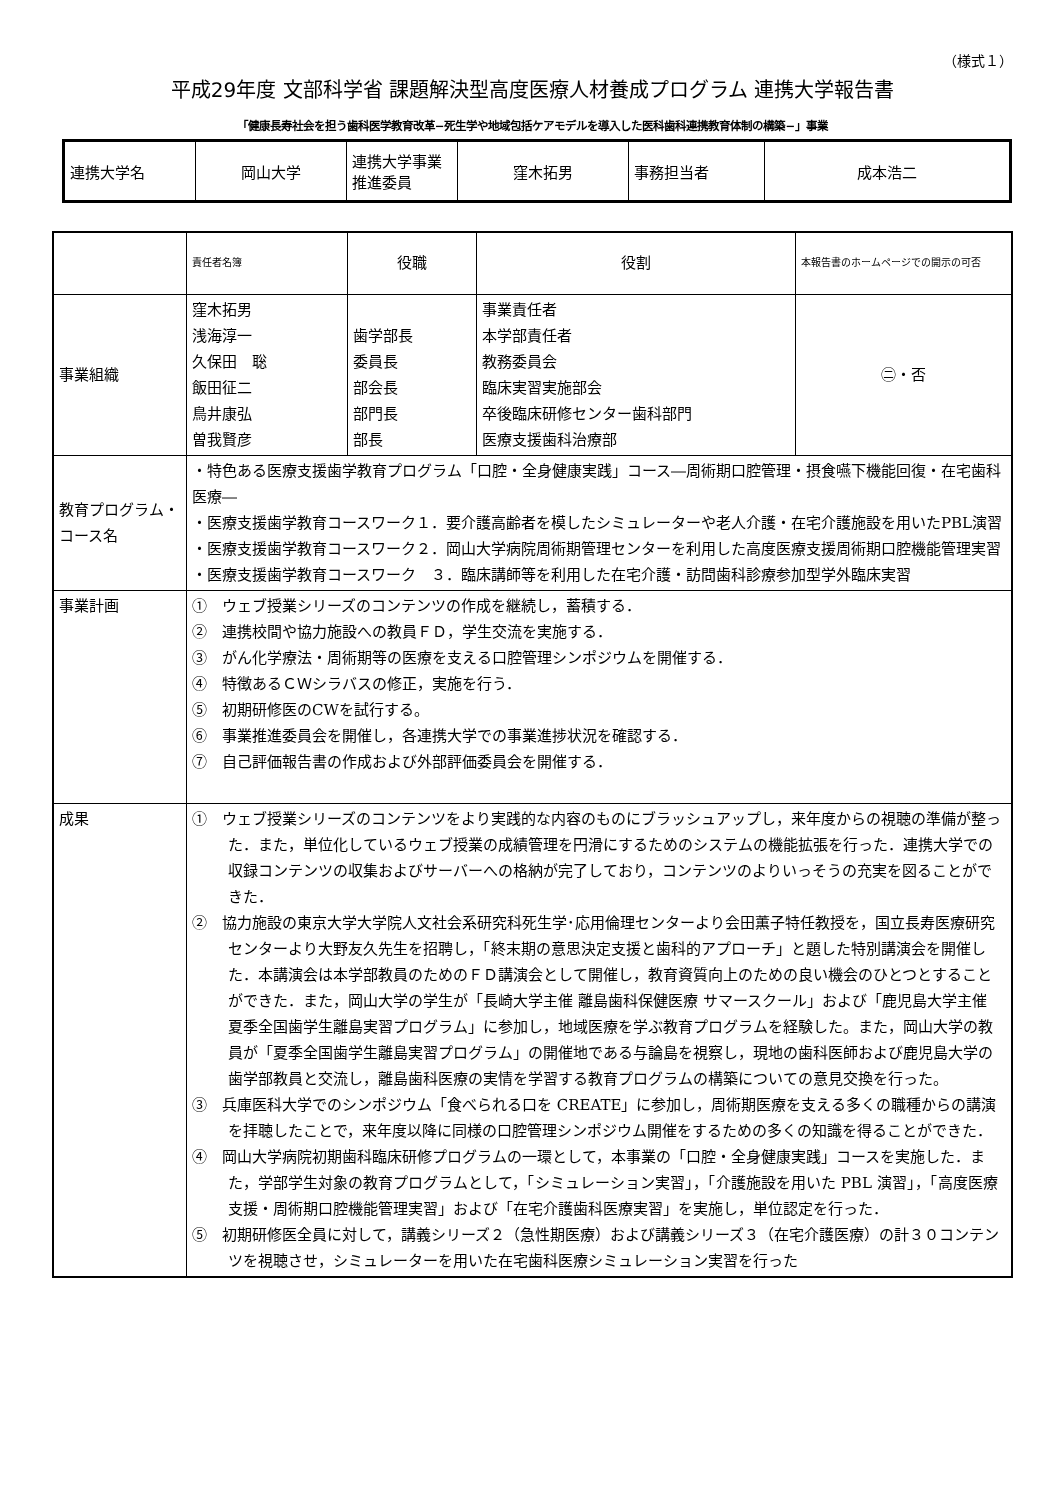（様式１）
平成29年度 文部科学省 課題解決型高度医療人材養成プログラム 連携大学報告書
「健康長寿社会を担う歯科医学教育改革−死生学や地域包括ケアモデルを導入した医科歯科連携教育体制の構築−」事業
| 連携大学名 | 岡山大学 | 連携大学事業推進委員 | 窪木拓男 | 事務担当者 | 成本浩二 |
| | 責任者名簿 | 役職 | 役割 | 本報告書のホームページでの開示の可否 |
| 事業組織 | 窪木拓男 浅海淳一 久保田 聡 飯田征二 鳥井康弘 曽我賢彦 | 歯学部長 委員長 部会長 部門長 部長 | 事業責任者 本学部責任者 教務委員会 臨床実習実施部会 卒後臨床研修センター歯科部門 医療支援歯科治療部 | ㊁・否 |
| 教育プログラム・コース名 | ・特色ある医療支援歯学教育プログラム「口腔・全身健康実践」コース―周術期口腔管理・摂食嚥下機能回復・在宅歯科医療― ・医療支援歯学教育コースワーク１．要介護高齢者を模したシミュレーターや老人介護・在宅介護施設を用いたPBL演習 ・医療支援歯学教育コースワーク２．岡山大学病院周術期管理センターを利用した高度医療支援周術期口腔機能管理実習 ・医療支援歯学教育コースワーク ３．臨床講師等を利用した在宅介護・訪問歯科診療参加型学外臨床実習 | | | |
| 事業計画 | ① ウェブ授業シリーズのコンテンツの作成を継続し，蓄積する． ② 連携校間や協力施設への教員ＦＤ，学生交流を実施する． ③ がん化学療法・周術期等の医療を支える口腔管理シンポジウムを開催する． ④ 特徴あるＣＷシラバスの修正，実施を行う． ⑤ 初期研修医のCWを試行する。 ⑥ 事業推進委員会を開催し，各連携大学での事業進捗状況を確認する． ⑦ 自己評価報告書の作成および外部評価委員会を開催する． | | | |
| 成果 | ① ウェブ授業シリーズのコンテンツをより実践的な内容のものにブラッシュアップし，来年度からの視聴の準備が整った．また，単位化しているウェブ授業の成績管理を円滑にするためのシステムの機能拡張を行った．連携大学での収録コンテンツの収集およびサーバーへの格納が完了しており，コンテンツのよりいっそうの充実を図ることができた． ② 協力施設の東京大学大学院人文社会系研究科死生学･応用倫理センターより会田薫子特任教授を，国立長寿医療研究センターより大野友久先生を招聘し，「終末期の意思決定支援と歯科的アプローチ」と題した特別講演会を開催した．本講演会は本学部教員のためのＦＤ講演会として開催し，教育資質向上のための良い機会のひとつとすることができた．また，岡山大学の学生が「長崎大学主催 離島歯科保健医療 サマースクール」および「鹿児島大学主催 夏季全国歯学生離島実習プログラム」に参加し，地域医療を学ぶ教育プログラムを経験した。また，岡山大学の教員が「夏季全国歯学生離島実習プログラム」の開催地である与論島を視察し，現地の歯科医師および鹿児島大学の歯学部教員と交流し，離島歯科医療の実情を学習する教育プログラムの構築についての意見交換を行った。 ③ 兵庫医科大学でのシンポジウム「食べられる口を CREATE」に参加し，周術期医療を支える多くの職種からの講演を拝聴したことで，来年度以降に同様の口腔管理シンポジウム開催をするための多くの知識を得ることができた． ④ 岡山大学病院初期歯科臨床研修プログラムの一環として，本事業の「口腔・全身健康実践」コースを実施した．また，学部学生対象の教育プログラムとして，「シミュレーション実習」，「介護施設を用いた PBL 演習」，「高度医療支援・周術期口腔機能管理実習」および「在宅介護歯科医療実習」を実施し，単位認定を行った． ⑤ 初期研修医全員に対して，講義シリーズ２（急性期医療）および講義シリーズ３（在宅介護医療）の計３０コンテンツを視聴させ，シミュレーターを用いた在宅歯科医療シミュレーション実習を行った | | | |